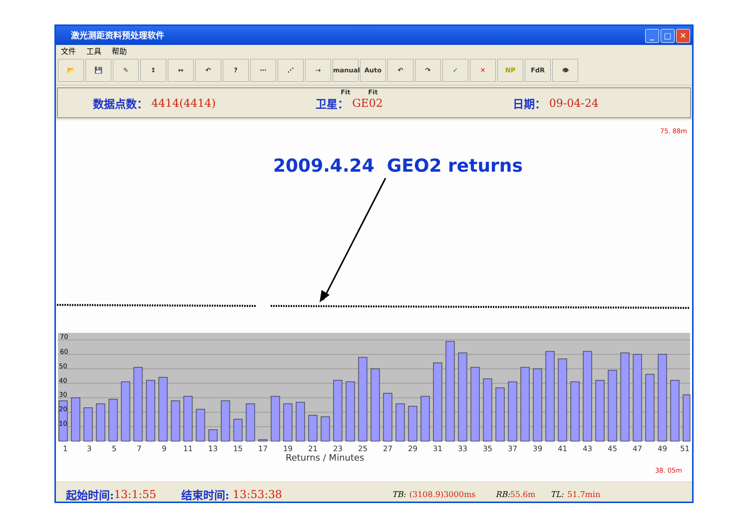激光测距资料预处理软件
_ □ ✕
文件 工具 帮助
📂 💾 ✎ ↕ ↔ ↶ ? ⋯ ⋰ ⇢ manual Fit
Auto Fit
↶ ↷ ✓ ✕ NP FdR 👁
数据点数： 4414(4414) 卫星： GE02 日期： 09-04-24
75. 88m
2009.4.24 GEO2 returns
70
60
50
40
30
20
10
1
3
5
7
9
11
13
15
17
19
21
23
25
27
29
31
33
35
37
39
41
43
45
47
49
51
Returns / Minutes
38. 05m
起始时间: 13:1:55 结束时间: 13:53:38 TB: (3108.9)3000ms RB: 55.6m TL: 51.7min